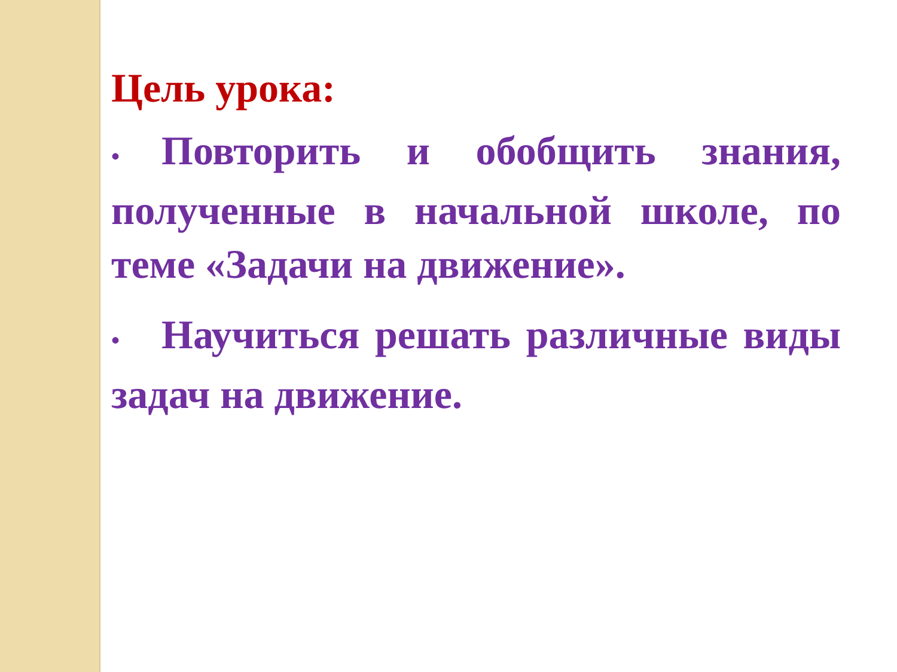Цель урока:
• Повторить и обобщить знания, полученные в начальной школе, по теме «Задачи на движение».
• Научиться решать различные виды задач на движение.